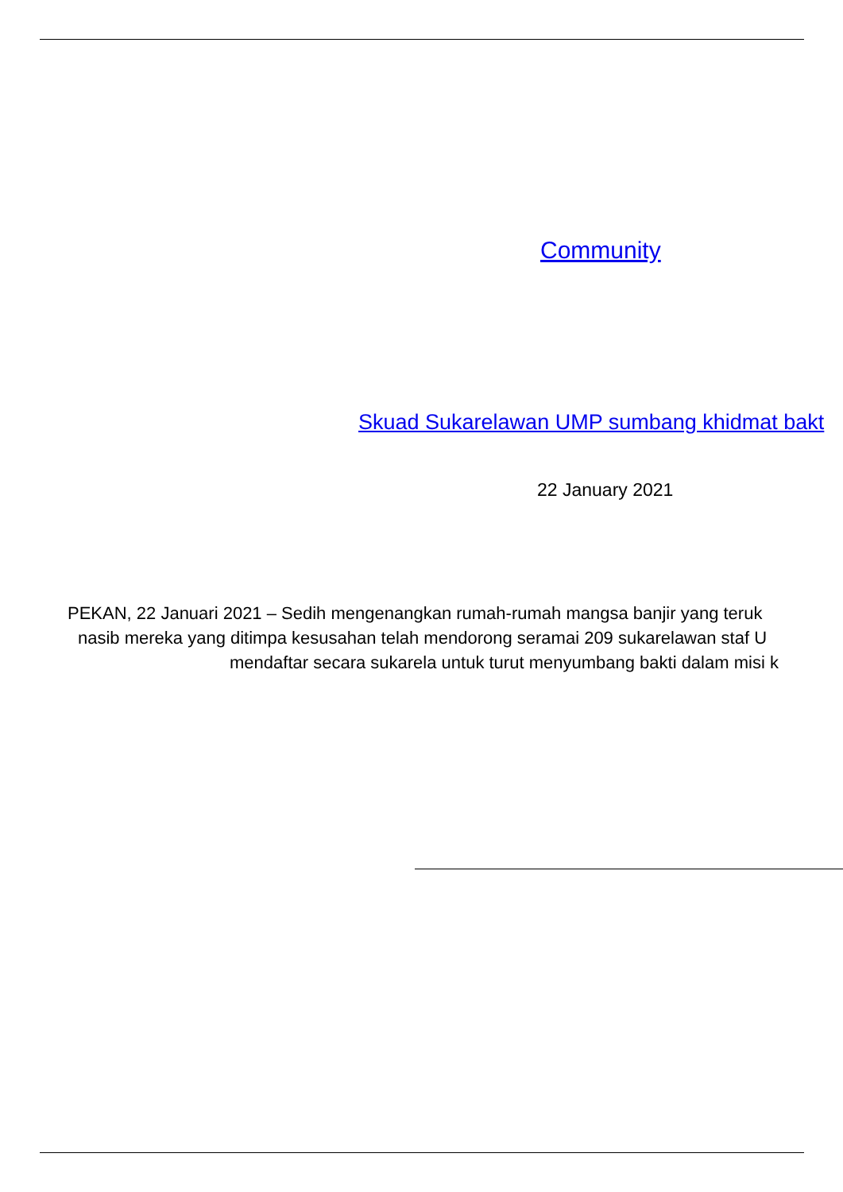Community
Skuad Sukarelawan UMP sumbang khidmat bakt
22 January 2021
PEKAN, 22 Januari 2021 – Sedih mengenangkan rumah-rumah mangsa banjir yang teruk
nasib mereka yang ditimpa kesusahan telah mendorong seramai 209 sukarelawan staf U
mendaftar secara sukarela untuk turut menyumbang bakti dalam misi k